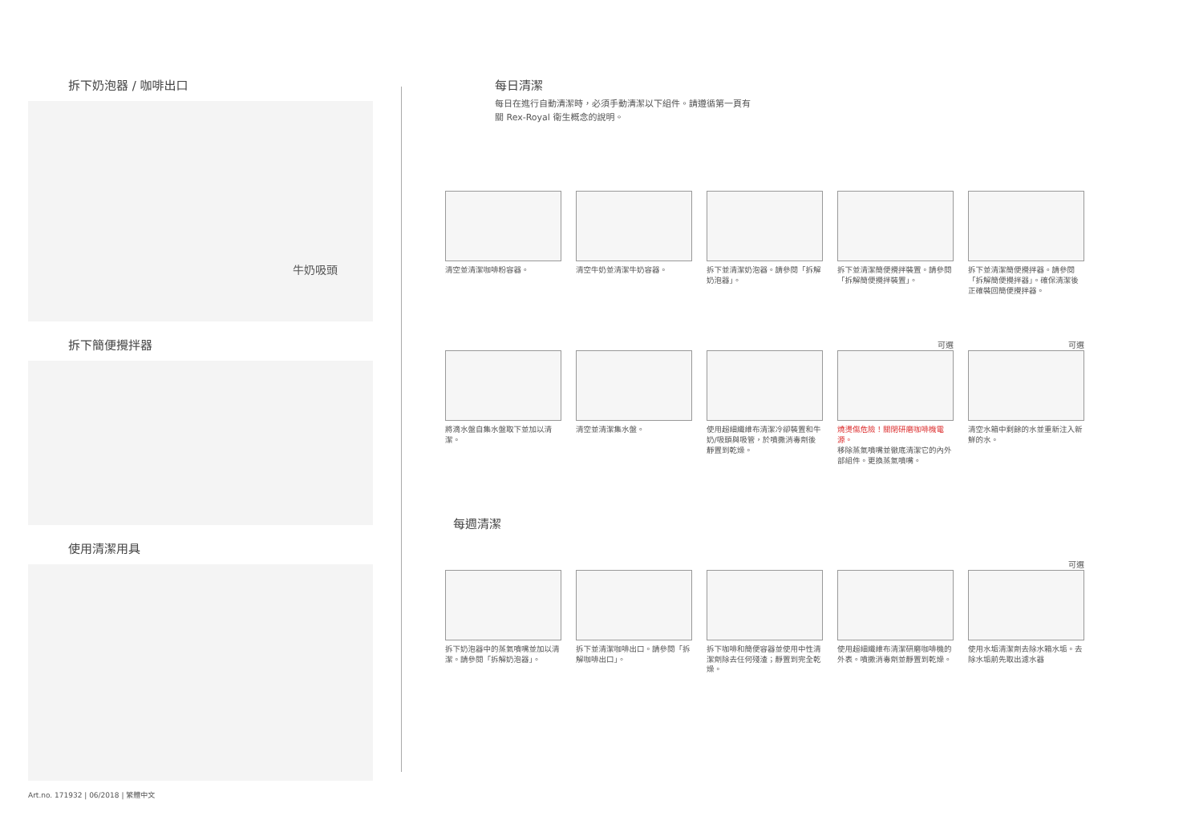拆下奶泡器 / 咖啡出口
牛奶吸頭
拆下簡便攪拌器
使用清潔用具
每日清潔
每日在進行自動清潔時，必須手動清潔以下組件。請遵循第一頁有
關 Rex-Royal 衛生概念的說明。
清空並清潔咖啡粉容器。 清空牛奶並清潔牛奶容器。 拆下並清潔奶泡器。請參閱「拆解奶泡器」。
拆下並清潔簡便攪拌裝置。請參閱「拆解簡便攪拌裝置」。
拆下並清潔簡便攪拌器。請參閱「拆解簡便攪拌器」。確保清潔後正確裝回簡便攪拌器。
將滴水盤自集水盤取下並加以清潔。
清空並清潔集水盤。 使用超細纖維布清潔冷卻裝置和牛奶/吸頭與吸管，於噴撒消毒劑後靜置到乾燥。
可選
燒燙傷危險！關閉研磨咖啡機電源。
移除蒸氣噴嘴並徹底清潔它的內外部組件。更換蒸氣噴嘴。
可選
清空水箱中剩餘的水並重新注入新鮮的水。
每週清潔
拆下奶泡器中的蒸氣噴嘴並加以清潔。請參閱「拆解奶泡器」。
拆下並清潔咖啡出口。請參閱「拆解咖啡出口」。
拆下咖啡和簡便容器並使用中性清潔劑除去任何殘渣；靜置到完全乾燥。
使用超細纖維布清潔研磨咖啡機的外表。噴撒消毒劑並靜置到乾燥。
可選
使用水垢清潔劑去除水箱水垢。去除水垢前先取出濾水器
Art.no. 171932 | 06/2018 | 繁體中文